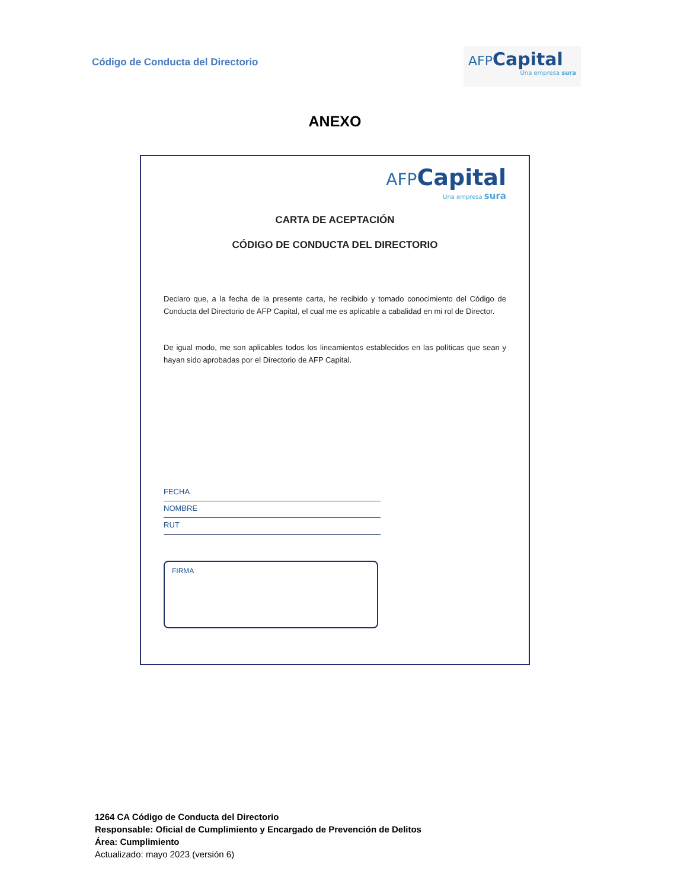Código de Conducta del Directorio
AFP Capital
Una empresa sura
ANEXO
AFP Capital
Una empresa sura
CARTA DE ACEPTACIÓN
CÓDIGO DE CONDUCTA DEL DIRECTORIO
Declaro que, a la fecha de la presente carta, he recibido y tomado conocimiento del Código de Conducta del Directorio de AFP Capital, el cual me es aplicable a cabalidad en mi rol de Director.
De igual modo, me son aplicables todos los lineamientos establecidos en las políticas que sean y hayan sido aprobadas por el Directorio de AFP Capital.
FECHA
NOMBRE
RUT
FIRMA
1264 CA Código de Conducta del Directorio
Responsable: Oficial de Cumplimiento y Encargado de Prevención de Delitos
Área: Cumplimiento
Actualizado: mayo 2023 (versión 6)